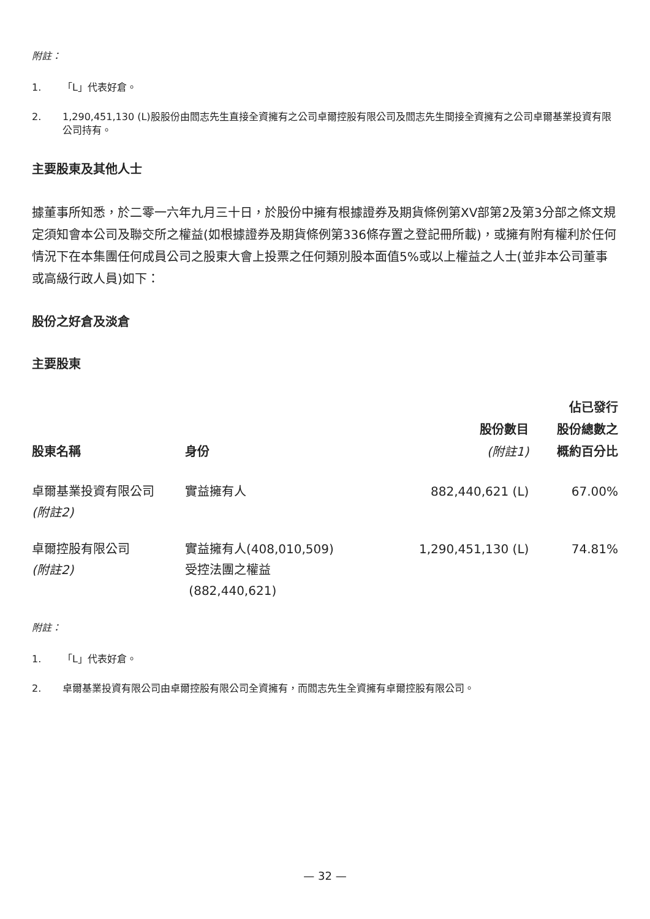附註：
1. 「L」代表好倉。
2. 1,290,451,130 (L)股股份由閻志先生直接全資擁有之公司卓爾控股有限公司及閻志先生間接全資擁有之公司卓爾基業投資有限公司持有。
主要股東及其他人士
據董事所知悉，於二零一六年九月三十日，於股份中擁有根據證券及期貨條例第XV部第2及第3分部之條文規定須知會本公司及聯交所之權益(如根據證券及期貨條例第336條存置之登記冊所載)，或擁有附有權利於任何情況下在本集團任何成員公司之股東大會上投票之任何類別股本面值5%或以上權益之人士(並非本公司董事或高級行政人員)如下：
股份之好倉及淡倉
主要股東
| 股東名稱 | 身份 | 股份數目 (附註1) | 佔已發行 股份總數之 概約百分比 |
| --- | --- | --- | --- |
| 卓爾基業投資有限公司 (附註2) | 實益擁有人 | 882,440,621 (L) | 67.00% |
| 卓爾控股有限公司 (附註2) | 實益擁有人(408,010,509) 受控法團之權益 (882,440,621) | 1,290,451,130 (L) | 74.81% |
附註：
1. 「L」代表好倉。
2. 卓爾基業投資有限公司由卓爾控股有限公司全資擁有，而閻志先生全資擁有卓爾控股有限公司。
— 32 —